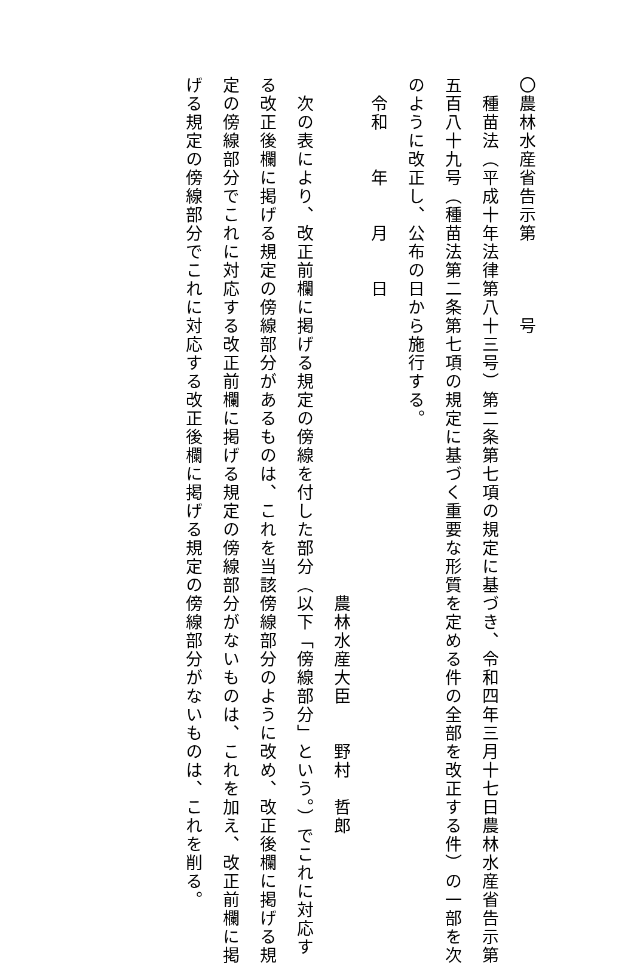〇農林水産省告示第　　　　号
種苗法（平成十年法律第八十三号）第二条第七項の規定に基づき、令和四年三月十七日農林水産省告示第
五百八十九号（種苗法第二条第七項の規定に基づく重要な形質を定める件の全部を改正する件）の一部を次
のように改正し、公布の日から施行する。
令和　　年　　月　　日
農林水産大臣　　野村　哲郎
次の表により、改正前欄に掲げる規定の傍線を付した部分（以下「傍線部分」という。）でこれに対応す
る改正後欄に掲げる規定の傍線部分があるものは、これを当該傍線部分のように改め、改正後欄に掲げる規
定の傍線部分でこれに対応する改正前欄に掲げる規定の傍線部分がないものは、これを加え、改正前欄に掲
げる規定の傍線部分でこれに対応する改正後欄に掲げる規定の傍線部分がないものは、これを削る。